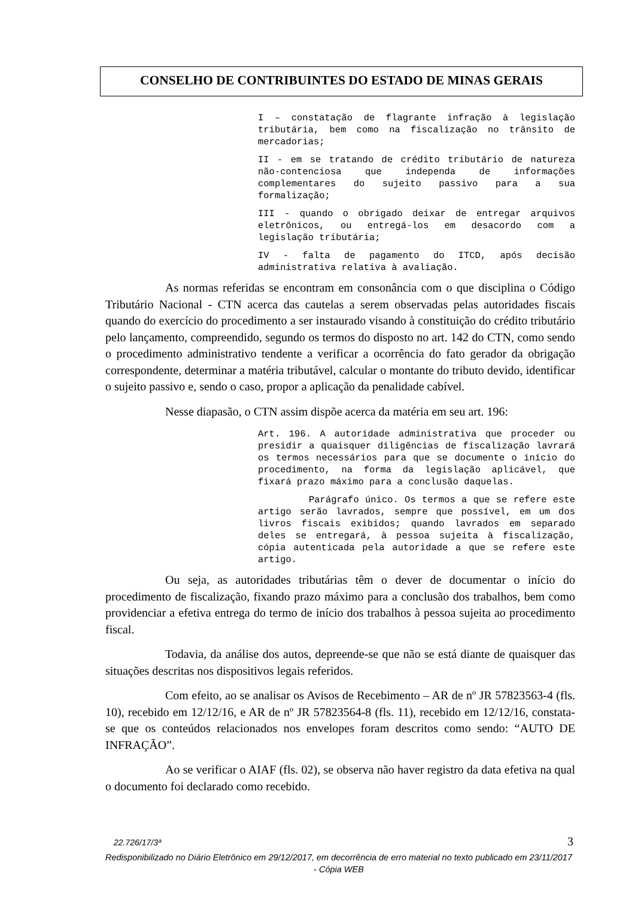CONSELHO DE CONTRIBUINTES DO ESTADO DE MINAS GERAIS
I – constatação de flagrante infração à legislação tributária, bem como na fiscalização no trânsito de mercadorias;
II - em se tratando de crédito tributário de natureza não-contenciosa que independa de informações complementares do sujeito passivo para a sua formalização;
III - quando o obrigado deixar de entregar arquivos eletrônicos, ou entregá-los em desacordo com a legislação tributária;
IV - falta de pagamento do ITCD, após decisão administrativa relativa à avaliação.
As normas referidas se encontram em consonância com o que disciplina o Código Tributário Nacional - CTN acerca das cautelas a serem observadas pelas autoridades fiscais quando do exercício do procedimento a ser instaurado visando à constituição do crédito tributário pelo lançamento, compreendido, segundo os termos do disposto no art. 142 do CTN, como sendo o procedimento administrativo tendente a verificar a ocorrência do fato gerador da obrigação correspondente, determinar a matéria tributável, calcular o montante do tributo devido, identificar o sujeito passivo e, sendo o caso, propor a aplicação da penalidade cabível.
Nesse diapasão, o CTN assim dispõe acerca da matéria em seu art. 196:
Art. 196. A autoridade administrativa que proceder ou presidir a quaisquer diligências de fiscalização lavrará os termos necessários para que se documente o início do procedimento, na forma da legislação aplicável, que fixará prazo máximo para a conclusão daquelas.
Parágrafo único. Os termos a que se refere este artigo serão lavrados, sempre que possível, em um dos livros fiscais exibidos; quando lavrados em separado deles se entregará, à pessoa sujeita à fiscalização, cópia autenticada pela autoridade a que se refere este artigo.
Ou seja, as autoridades tributárias têm o dever de documentar o início do procedimento de fiscalização, fixando prazo máximo para a conclusão dos trabalhos, bem como providenciar a efetiva entrega do termo de início dos trabalhos à pessoa sujeita ao procedimento fiscal.
Todavia, da análise dos autos, depreende-se que não se está diante de quaisquer das situações descritas nos dispositivos legais referidos.
Com efeito, ao se analisar os Avisos de Recebimento – AR de nº JR 57823563-4 (fls. 10), recebido em 12/12/16, e AR de nº JR 57823564-8 (fls. 11), recebido em 12/12/16, constata-se que os conteúdos relacionados nos envelopes foram descritos como sendo: “AUTO DE INFRAÇÃO”.
Ao se verificar o AIAF (fls. 02), se observa não haver registro da data efetiva na qual o documento foi declarado como recebido.
22.726/17/3ª 3
Redisponibilizado no Diário Eletrônico em 29/12/2017, em decorrência de erro material no texto publicado em 23/11/2017 - Cópia WEB